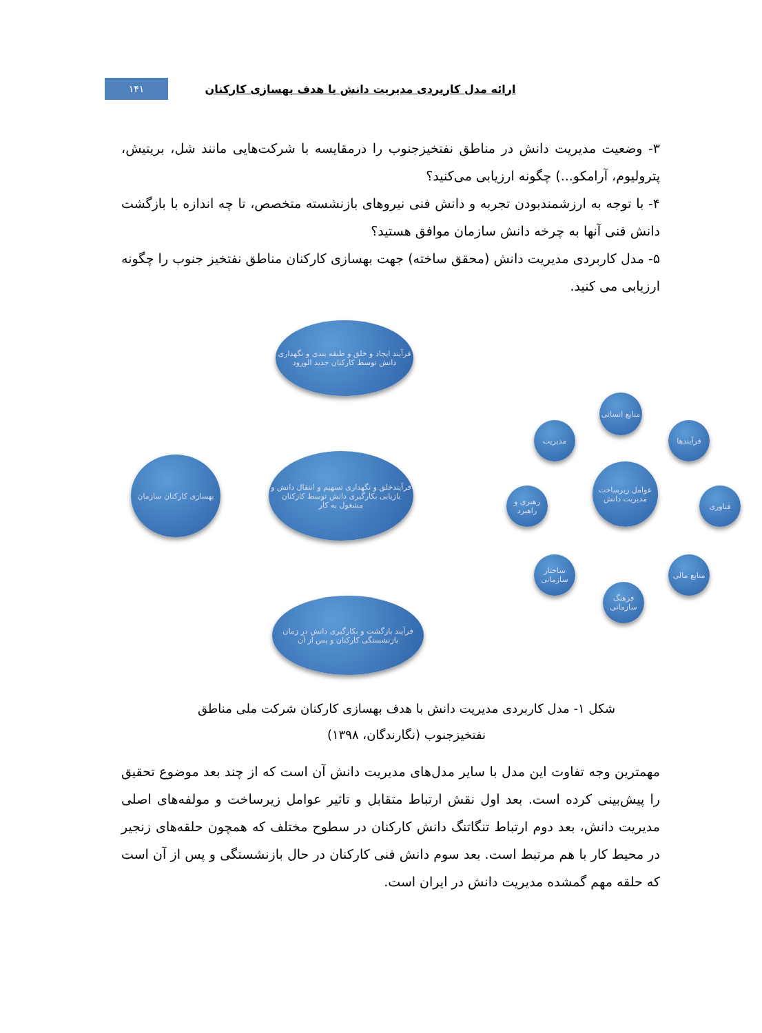ارائه مدل کاربردی مدیریت دانش با هدف بهسازی کارکنان
۱۴۱
۳- وضعیت مدیریت دانش در مناطق نفتخیزجنوب را درمقایسه با شرکت‌هایی مانند شل، بریتیش، پترولیوم، آرامکو...) چگونه ارزیابی می‌کنید؟
۴- با توجه به ارزشمندبودن تجربه و دانش فنی نیروهای بازنشسته متخصص، تا چه اندازه با بازگشت دانش فنی آنها به چرخه دانش سازمان موافق هستید؟
۵- مدل کاربردی مدیریت دانش (محقق ساخته) جهت بهسازی کارکنان مناطق نفتخیز جنوب را چگونه ارزیابی می کنید.
فرآیند ایجاد و خلق و طبقه بندی و نگهداری دانش توسط کارکنان جدید الورود
فرآیندخلق و نگهداری تسهیم و انتقال دانش و بازیابی بکارگیری دانش توسط کارکنان مشغول به کار
فرآیند بازگشت و بکارگیری دانش در زمان بازنشستگی کارکنان و پس از آن
بهسازی کارکنان سازمان
عوامل زیرساخت مدیریت دانش
منابع انسانی
فرآیندها
فناوری
منابع مالی
فرهنگ سازمانی
ساختار سازمانی
رهبری و راهبرد
مدیریت
شکل ۱- مدل کاربردی مدیریت دانش با هدف بهسازی کارکنان شرکت ملی مناطق نفتخیزجنوب (نگارندگان، ۱۳۹۸)
مهمترین وجه تفاوت این مدل با سایر مدل‌های مدیریت دانش آن است که از چند بعد موضوع تحقیق را پیش‌بینی کرده است. بعد اول نقش ارتباط متقابل و تاثیر عوامل زیرساخت و مولفه‌های اصلی مدیریت دانش، بعد دوم ارتباط تنگاتنگ دانش کارکنان در سطوح مختلف که همچون حلقه‌های زنجیر در محیط کار با هم مرتبط است. بعد سوم دانش فنی کارکنان در حال بازنشستگی و پس از آن است که حلقه مهم گمشده مدیریت دانش در ایران است.